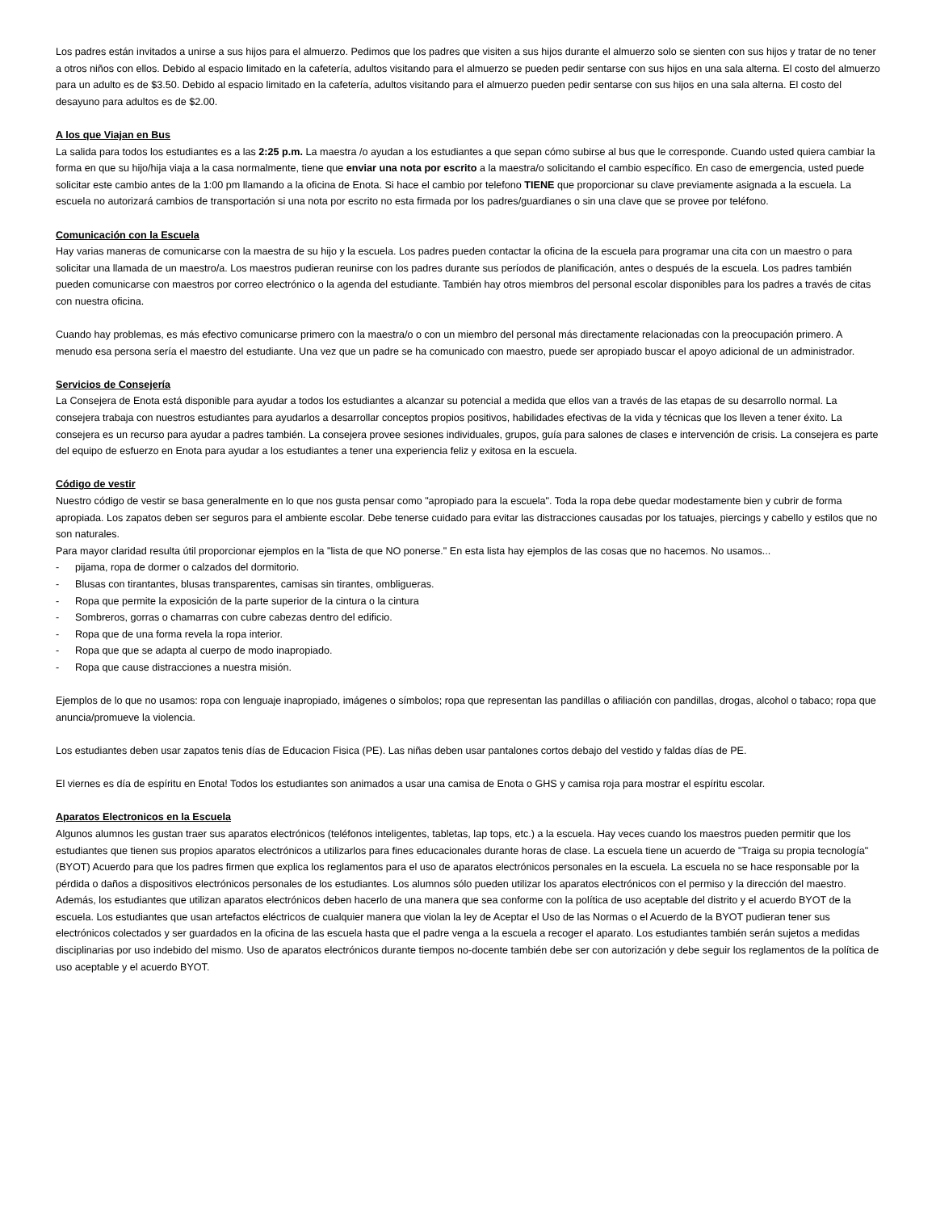Los padres están invitados a unirse a sus hijos para el almuerzo. Pedimos que los padres que visiten a sus hijos durante el almuerzo solo se sienten con sus hijos y tratar de no tener a otros niños con ellos. Debido al espacio limitado en la cafetería, adultos visitando para el almuerzo se pueden pedir sentarse con sus hijos en una sala alterna. El costo del almuerzo para un adulto es de $3.50. Debido al espacio limitado en la cafetería, adultos visitando para el almuerzo pueden pedir sentarse con sus hijos en una sala alterna. El costo del desayuno para adultos es de $2.00.
A los que Viajan en Bus
La salida para todos los estudiantes es a las 2:25 p.m. La maestra /o ayudan a los estudiantes a que sepan cómo subirse al bus que le corresponde. Cuando usted quiera cambiar la forma en que su hijo/hija viaja a la casa normalmente, tiene que enviar una nota por escrito a la maestra/o solicitando el cambio específico. En caso de emergencia, usted puede solicitar este cambio antes de la 1:00 pm llamando a la oficina de Enota. Si hace el cambio por telefono TIENE que proporcionar su clave previamente asignada a la escuela. La escuela no autorizará cambios de transportación si una nota por escrito no esta firmada por los padres/guardianes o sin una clave que se provee por teléfono.
Comunicación con la Escuela
Hay varias maneras de comunicarse con la maestra de su hijo y la escuela. Los padres pueden contactar la oficina de la escuela para programar una cita con un maestro o para solicitar una llamada de un maestro/a. Los maestros pudieran reunirse con los padres durante sus períodos de planificación, antes o después de la escuela. Los padres también pueden comunicarse con maestros por correo electrónico o la agenda del estudiante. También hay otros miembros del personal escolar disponibles para los padres a través de citas con nuestra oficina.
Cuando hay problemas, es más efectivo comunicarse primero con la maestra/o o con un miembro del personal más directamente relacionadas con la preocupación primero. A menudo esa persona sería el maestro del estudiante. Una vez que un padre se ha comunicado con maestro, puede ser apropiado buscar el apoyo adicional de un administrador.
Servicios de Consejería
La Consejera de Enota está disponible para ayudar a todos los estudiantes a alcanzar su potencial a medida que ellos van a través de las etapas de su desarrollo normal. La consejera trabaja con nuestros estudiantes para ayudarlos a desarrollar conceptos propios positivos, habilidades efectivas de la vida y técnicas que los lleven a tener éxito. La consejera es un recurso para ayudar a padres también. La consejera provee sesiones individuales, grupos, guía para salones de clases e intervención de crisis. La consejera es parte del equipo de esfuerzo en Enota para ayudar a los estudiantes a tener una experiencia feliz y exitosa en la escuela.
Código de vestir
Nuestro código de vestir se basa generalmente en lo que nos gusta pensar como "apropiado para la escuela". Toda la ropa debe quedar modestamente bien y cubrir de forma apropiada. Los zapatos deben ser seguros para el ambiente escolar. Debe tenerse cuidado para evitar las distracciones causadas por los tatuajes, piercings y cabello y estilos que no son naturales.
Para mayor claridad resulta útil proporcionar ejemplos en la "lista de que NO ponerse." En esta lista hay ejemplos de las cosas que no hacemos. No usamos...
- pijama, ropa de dormer o calzados del dormitorio.
- Blusas con tirantantes, blusas transparentes, camisas sin tirantes, ombligueras.
- Ropa que permite la exposición de la parte superior de la cintura o la cintura
- Sombreros, gorras o chamarras con cubre cabezas dentro del edificio.
- Ropa que de una forma revela la ropa interior.
- Ropa que que se adapta al cuerpo de modo inapropiado.
- Ropa que cause distracciones a nuestra misión.
Ejemplos de lo que no usamos: ropa con lenguaje inapropiado, imágenes o símbolos; ropa que representan las pandillas o afiliación con pandillas, drogas, alcohol o tabaco; ropa que anuncia/promueve la violencia.
Los estudiantes deben usar zapatos tenis días de Educacion Fisica (PE). Las niñas deben usar pantalones cortos debajo del vestido y faldas días de PE.
El viernes es día de espíritu en Enota! Todos los estudiantes son animados a usar una camisa de Enota o GHS y camisa roja para mostrar el espíritu escolar.
Aparatos Electronicos en la Escuela
Algunos alumnos les gustan traer sus aparatos electrónicos (teléfonos inteligentes, tabletas, lap tops, etc.) a la escuela. Hay veces cuando los maestros pueden permitir que los estudiantes que tienen sus propios aparatos electrónicos a utilizarlos para fines educacionales durante horas de clase. La escuela tiene un acuerdo de "Traiga su propia tecnología" (BYOT) Acuerdo para que los padres firmen que explica los reglamentos para el uso de aparatos electrónicos personales en la escuela. La escuela no se hace responsable por la pérdida o daños a dispositivos electrónicos personales de los estudiantes. Los alumnos sólo pueden utilizar los aparatos electrónicos con el permiso y la dirección del maestro. Además, los estudiantes que utilizan aparatos electrónicos deben hacerlo de una manera que sea conforme con la política de uso aceptable del distrito y el acuerdo BYOT de la escuela. Los estudiantes que usan artefactos eléctricos de cualquier manera que violan la ley de Aceptar el Uso de las Normas o el Acuerdo de la BYOT pudieran tener sus electrónicos colectados y ser guardados en la oficina de las escuela hasta que el padre venga a la escuela a recoger el aparato. Los estudiantes también serán sujetos a medidas disciplinarias por uso indebido del mismo. Uso de aparatos electrónicos durante tiempos no-docente también debe ser con autorización y debe seguir los reglamentos de la política de uso aceptable y el acuerdo BYOT.